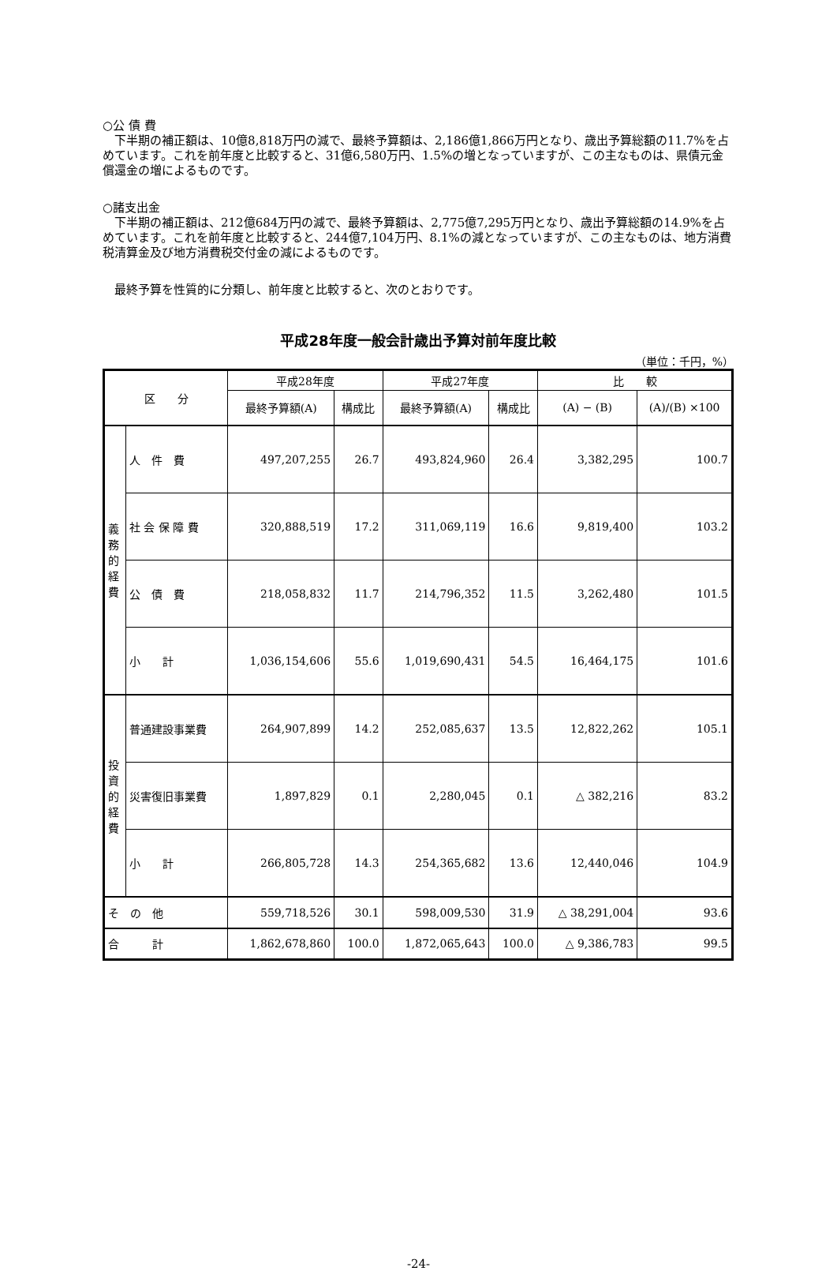○公 債 費
下半期の補正額は、10億8,818万円の減で、最終予算額は、2,186億1,866万円となり、歳出予算総額の11.7%を占めています。これを前年度と比較すると、31億6,580万円、1.5%の増となっていますが、この主なものは、県債元金償還金の増によるものです。
○諸支出金
下半期の補正額は、212億684万円の減で、最終予算額は、2,775億7,295万円となり、歳出予算総額の14.9%を占めています。これを前年度と比較すると、244億7,104万円、8.1%の減となっていますが、この主なものは、地方消費税清算金及び地方消費税交付金の減によるものです。
最終予算を性質的に分類し、前年度と比較すると、次のとおりです。
平成28年度一般会計歳出予算対前年度比較
（単位：千円，%）
| 区 分 | | 平成28年度 | | 平成27年度 | | 比 較 | |
| --- | --- | --- | --- | --- | --- | --- | --- |
| | | 最終予算額(A) | 構成比 | 最終予算額(A) | 構成比 | (A) − (B) | (A)/(B) ×100 |
| 義務的経費 | 人 件 費 | 497,207,255 | 26.7 | 493,824,960 | 26.4 | 3,382,295 | 100.7 |
| | 社 会 保 障 費 | 320,888,519 | 17.2 | 311,069,119 | 16.6 | 9,819,400 | 103.2 |
| | 公 債 費 | 218,058,832 | 11.7 | 214,796,352 | 11.5 | 3,262,480 | 101.5 |
| | 小 計 | 1,036,154,606 | 55.6 | 1,019,690,431 | 54.5 | 16,464,175 | 101.6 |
| 投資的経費 | 普通建設事業費 | 264,907,899 | 14.2 | 252,085,637 | 13.5 | 12,822,262 | 105.1 |
| | 災害復旧事業費 | 1,897,829 | 0.1 | 2,280,045 | 0.1 | △ 382,216 | 83.2 |
| | 小 計 | 266,805,728 | 14.3 | 254,365,682 | 13.6 | 12,440,046 | 104.9 |
| そ の 他 | | 559,718,526 | 30.1 | 598,009,530 | 31.9 | △ 38,291,004 | 93.6 |
| 合 計 | | 1,862,678,860 | 100.0 | 1,872,065,643 | 100.0 | △ 9,386,783 | 99.5 |
-24-